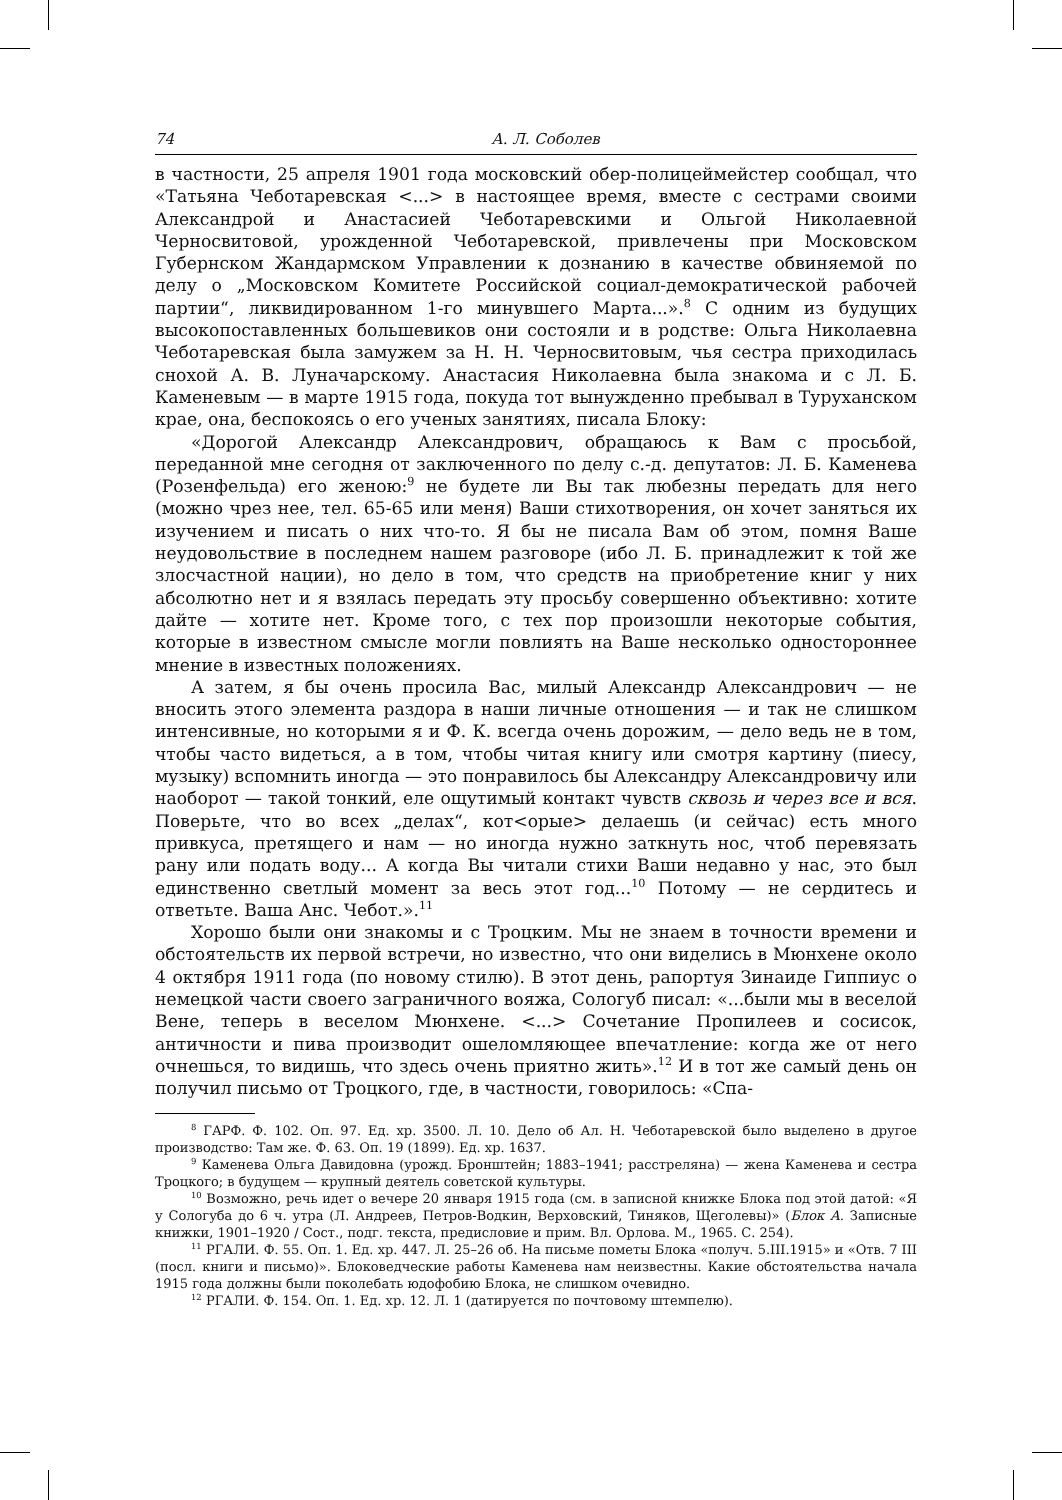74 А. Л. Соболев
в частности, 25 апреля 1901 года московский обер-полицеймейстер сообщал, что «Татьяна Чеботаревская <...> в настоящее время, вместе с сестрами своими Александрой и Анастасией Чеботаревскими и Ольгой Николаевной Черносвитовой, урожденной Чеботаревской, привлечены при Московском Губернском Жандармском Управлении к дознанию в качестве обвиняемой по делу о „Московском Комитете Российской социал-демократической рабочей партии“, ликвидированном 1-го минувшего Марта...».<sup>8</sup> С одним из будущих высокопоставленных большевиков они состояли и в родстве: Ольга Николаевна Чеботаревская была замужем за Н. Н. Черносвитовым, чья сестра приходилась снохой А. В. Луначарскому. Анастасия Николаевна была знакома и с Л. Б. Каменевым — в марте 1915 года, покуда тот вынужденно пребывал в Туруханском крае, она, беспокоясь о его ученых занятиях, писала Блоку:
«Дорогой Александр Александрович, обращаюсь к Вам с просьбой, переданной мне сегодня от заключенного по делу с.-д. депутатов: Л. Б. Каменева (Розенфельда) его женою:<sup>9</sup> не будете ли Вы так любезны передать для него (можно чрез нее, тел. 65-65 или меня) Ваши стихотворения, он хочет заняться их изучением и писать о них что-то. Я бы не писала Вам об этом, помня Ваше неудовольствие в последнем нашем разговоре (ибо Л. Б. принадлежит к той же злосчастной нации), но дело в том, что средств на приобретение книг у них абсолютно нет и я взялась передать эту просьбу совершенно объективно: хотите дайте — хотите нет. Кроме того, с тех пор произошли некоторые события, которые в известном смысле могли повлиять на Ваше несколько одностороннее мнение в известных положениях.
А затем, я бы очень просила Вас, милый Александр Александрович — не вносить этого элемента раздора в наши личные отношения — и так не слишком интенсивные, но которыми я и Ф. К. всегда очень дорожим, — дело ведь не в том, чтобы часто видеться, а в том, чтобы читая книгу или смотря картину (пиесу, музыку) вспомнить иногда — это понравилось бы Александру Александровичу или наоборот — такой тонкий, еле ощутимый контакт чувств сквозь и через все и вся. Поверьте, что во всех „делах“, кот<орые> делаешь (и сейчас) есть много привкуса, претящего и нам — но иногда нужно заткнуть нос, чтоб перевязать рану или подать воду... А когда Вы читали стихи Ваши недавно у нас, это был единственно светлый момент за весь этот год...<sup>10</sup> Потому — не сердитесь и ответьте. Ваша Анс. Чебот.».<sup>11</sup>
Хорошо были они знакомы и с Троцким. Мы не знаем в точности времени и обстоятельств их первой встречи, но известно, что они виделись в Мюнхене около 4 октября 1911 года (по новому стилю). В этот день, рапортуя Зинаиде Гиппиус о немецкой части своего заграничного вояжа, Сологуб писал: «...были мы в веселой Вене, теперь в веселом Мюнхене. <...> Сочетание Пропилеев и сосисок, античности и пива производит ошеломляющее впечатление: когда же от него очнешься, то видишь, что здесь очень приятно жить».<sup>12</sup> И в тот же самый день он получил письмо от Троцкого, где, в частности, говорилось: «Спа-
<sup>8</sup> ГАРФ. Ф. 102. Оп. 97. Ед. хр. 3500. Л. 10. Дело об Ал. Н. Чеботаревской было выделено в другое производство: Там же. Ф. 63. Оп. 19 (1899). Ед. хр. 1637.
<sup>9</sup> Каменева Ольга Давидовна (урожд. Бронштейн; 1883–1941; расстреляна) — жена Каменева и сестра Троцкого; в будущем — крупный деятель советской культуры.
<sup>10</sup> Возможно, речь идет о вечере 20 января 1915 года (см. в записной книжке Блока под этой датой: «Я у Сологуба до 6 ч. утра (Л. Андреев, Петров-Водкин, Верховский, Тиняков, Щеголевы)» (Блок А. Записные книжки, 1901–1920 / Сост., подг. текста, предисловие и прим. Вл. Орлова. М., 1965. С. 254).
<sup>11</sup> РГАЛИ. Ф. 55. Оп. 1. Ед. хр. 447. Л. 25–26 об. На письме пометы Блока «получ. 5.III.1915» и «Отв. 7 III (посл. книги и письмо)». Блоковедческие работы Каменева нам неизвестны. Какие обстоятельства начала 1915 года должны были поколебать юдофобию Блока, не слишком очевидно.
<sup>12</sup> РГАЛИ. Ф. 154. Оп. 1. Ед. хр. 12. Л. 1 (датируется по почтовому штемпелю).